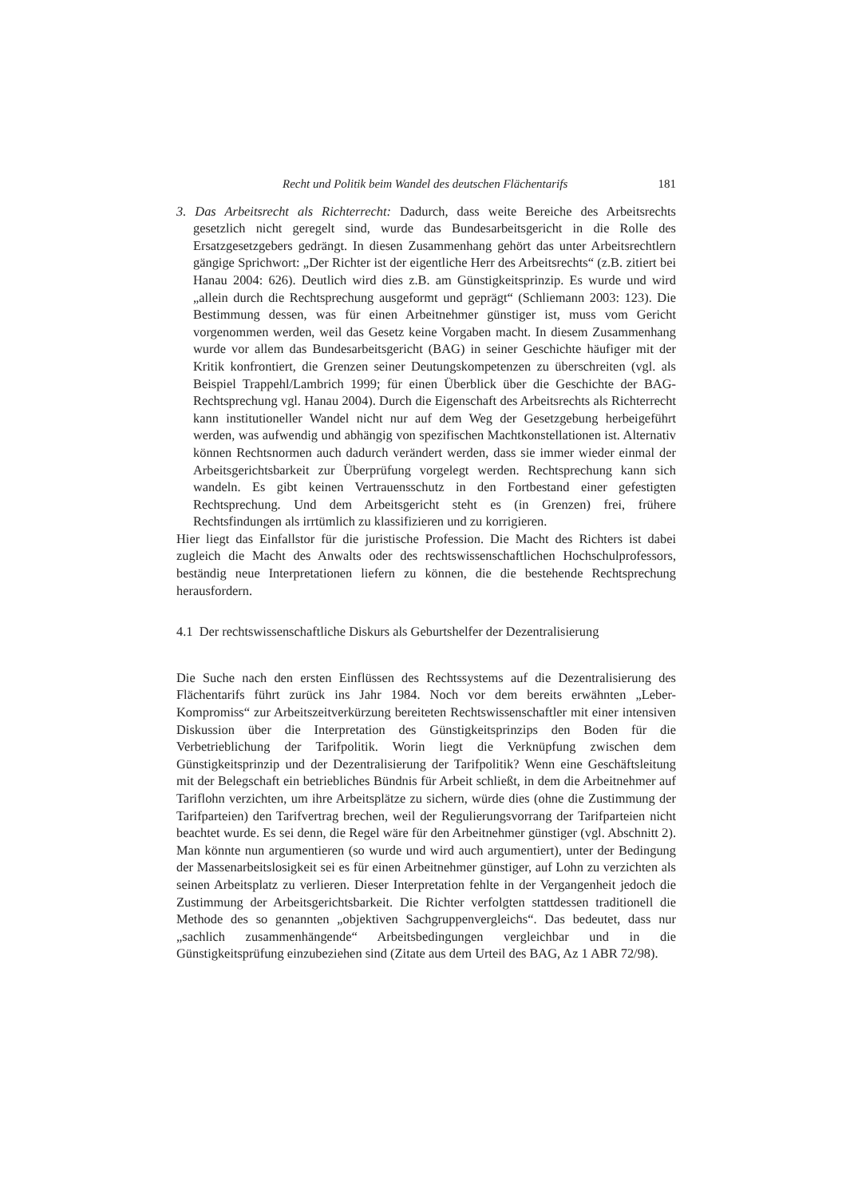Recht und Politik beim Wandel des deutschen Flächentarifs 181
3. Das Arbeitsrecht als Richterrecht: Dadurch, dass weite Bereiche des Arbeitsrechts gesetzlich nicht geregelt sind, wurde das Bundesarbeitsgericht in die Rolle des Ersatzgesetzgebers gedrängt. In diesen Zusammenhang gehört das unter Arbeitsrechtlern gängige Sprichwort: „Der Richter ist der eigentliche Herr des Arbeitsrechts“ (z.B. zitiert bei Hanau 2004: 626). Deutlich wird dies z.B. am Günstigkeitsprinzip. Es wurde und wird „allein durch die Rechtsprechung ausgeformt und geprägt“ (Schliemann 2003: 123). Die Bestimmung dessen, was für einen Arbeitnehmer günstiger ist, muss vom Gericht vorgenommen werden, weil das Gesetz keine Vorgaben macht. In diesem Zusammenhang wurde vor allem das Bundesarbeitsgericht (BAG) in seiner Geschichte häufiger mit der Kritik konfrontiert, die Grenzen seiner Deutungskompetenzen zu überschreiten (vgl. als Beispiel Trappehl/Lambrich 1999; für einen Überblick über die Geschichte der BAG-Rechtsprechung vgl. Hanau 2004). Durch die Eigenschaft des Arbeitsrechts als Richterrecht kann institutioneller Wandel nicht nur auf dem Weg der Gesetzgebung herbeigeführt werden, was aufwendig und abhängig von spezifischen Machtkonstellationen ist. Alternativ können Rechtsnormen auch dadurch verändert werden, dass sie immer wieder einmal der Arbeitsgerichtsbarkeit zur Überprüfung vorgelegt werden. Rechtsprechung kann sich wandeln. Es gibt keinen Vertrauensschutz in den Fortbestand einer gefestigten Rechtsprechung. Und dem Arbeitsgericht steht es (in Grenzen) frei, frühere Rechtsfindungen als irrtümlich zu klassifizieren und zu korrigieren.
Hier liegt das Einfallstor für die juristische Profession. Die Macht des Richters ist dabei zugleich die Macht des Anwalts oder des rechtswissenschaftlichen Hochschulprofessors, beständig neue Interpretationen liefern zu können, die die bestehende Rechtsprechung herausfordern.
4.1 Der rechtswissenschaftliche Diskurs als Geburtshelfer der Dezentralisierung
Die Suche nach den ersten Einflüssen des Rechtssystems auf die Dezentralisierung des Flächentarifs führt zurück ins Jahr 1984. Noch vor dem bereits erwähnten „Leber-Kompromiss“ zur Arbeitszeitverkürzung bereiteten Rechtswissenschaftler mit einer intensiven Diskussion über die Interpretation des Günstigkeitsprinzips den Boden für die Verbetrieblichung der Tarifpolitik. Worin liegt die Verknüpfung zwischen dem Günstigkeitsprinzip und der Dezentralisierung der Tarifpolitik? Wenn eine Geschäftsleitung mit der Belegschaft ein betriebliches Bündnis für Arbeit schließt, in dem die Arbeitnehmer auf Tariflohn verzichten, um ihre Arbeitsplätze zu sichern, würde dies (ohne die Zustimmung der Tarifparteien) den Tarifvertrag brechen, weil der Regulierungsvorrang der Tarifparteien nicht beachtet wurde. Es sei denn, die Regel wäre für den Arbeitnehmer günstiger (vgl. Abschnitt 2). Man könnte nun argumentieren (so wurde und wird auch argumentiert), unter der Bedingung der Massenarbeitslosigkeit sei es für einen Arbeitnehmer günstiger, auf Lohn zu verzichten als seinen Arbeitsplatz zu verlieren. Dieser Interpretation fehlte in der Vergangenheit jedoch die Zustimmung der Arbeitsgerichtsbarkeit. Die Richter verfolgten stattdessen traditionell die Methode des so genannten „objektiven Sachgruppenvergleichs“. Das bedeutet, dass nur „sachlich zusammenhängende“ Arbeitsbedingungen vergleichbar und in die Günstigkeitsprüfung einzubeziehen sind (Zitate aus dem Urteil des BAG, Az 1 ABR 72/98).